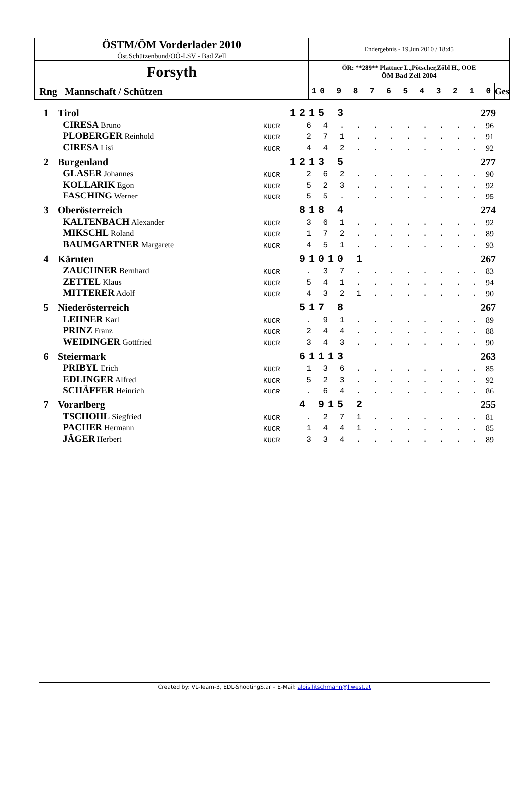| ÖSTM/ÖM Vorderlader 2010 Öst.Schützenbund/OÖ-LSV - Bad Zell | Endergebnis - 19.Jun.2010 / 18:45 | |
| Forsyth | ÖR: **289** Plattner L.,Pötscher,Zöbl H., OOE ÖM Bad Zell 2004 | |
| Rng Mannschaft / Schützen | 10 9 8 7 6 5 4 3 2 1 0 | Ges |
| 1 | Tirol | | | 1215 3 | 279 |
| | | CIRESA Bruno | KUCR | 6 4 . . . . . . . . . | 96 |
| | | PLOBERGER Reinhold | KUCR | 2 7 1 . . . . . . . . | 91 |
| | | CIRESA Lisi | KUCR | 4 4 2 . . . . . . . . | 92 |
| 2 | Burgenland | | | 1213 5 | 277 |
| | | GLASER Johannes | KUCR | 2 6 2 . . . . . . . . | 90 |
| | | KOLLARIK Egon | KUCR | 5 2 3 . . . . . . . . | 92 |
| | | FASCHING Werner | KUCR | 5 5 . . . . . . . . . | 95 |
| 3 | Oberösterreich | | | 818 4 | 274 |
| | | KALTENBACH Alexander | KUCR | 3 6 1 . . . . . . . . | 92 |
| | | MIKSCHL Roland | KUCR | 1 7 2 . . . . . . . . | 89 |
| | | BAUMGARTNER Margarete | KUCR | 4 5 1 . . . . . . . . | 93 |
| 4 | Kärnten | | | 91010 1 | 267 |
| | | ZAUCHNER Bernhard | KUCR | . 3 7 . . . . . . . . | 83 |
| | | ZETTEL Klaus | KUCR | 5 4 1 . . . . . . . . | 94 |
| | | MITTERER Adolf | KUCR | 4 3 2 1 . . . . . . . | 90 |
| 5 | Niederösterreich | | | 517 8 | 267 |
| | | LEHNER Karl | KUCR | . 9 1 . . . . . . . . | 89 |
| | | PRINZ Franz | KUCR | 2 4 4 . . . . . . . . | 88 |
| | | WEIDINGER Gottfried | KUCR | 3 4 3 . . . . . . . . | 90 |
| 6 | Steiermark | | | 61113 | 263 |
| | | PRIBYL Erich | KUCR | 1 3 6 . . . . . . . . | 85 |
| | | EDLINGER Alfred | KUCR | 5 2 3 . . . . . . . . | 92 |
| | | SCHÄFFER Heinrich | KUCR | . 6 4 . . . . . . . . | 86 |
| 7 | Vorarlberg | | | 4 915 2 | 255 |
| | | TSCHOHL Siegfried | KUCR | . 2 7 1 . . . . . . . | 81 |
| | | PACHER Hermann | KUCR | 1 4 4 1 . . . . . . . | 85 |
| | | JÄGER Herbert | KUCR | 3 3 4 . . . . . . . . | 89 |
Created by: VL-Team-3, EDL-ShootingStar – E-Mail: alois.litschmann@liwest.at